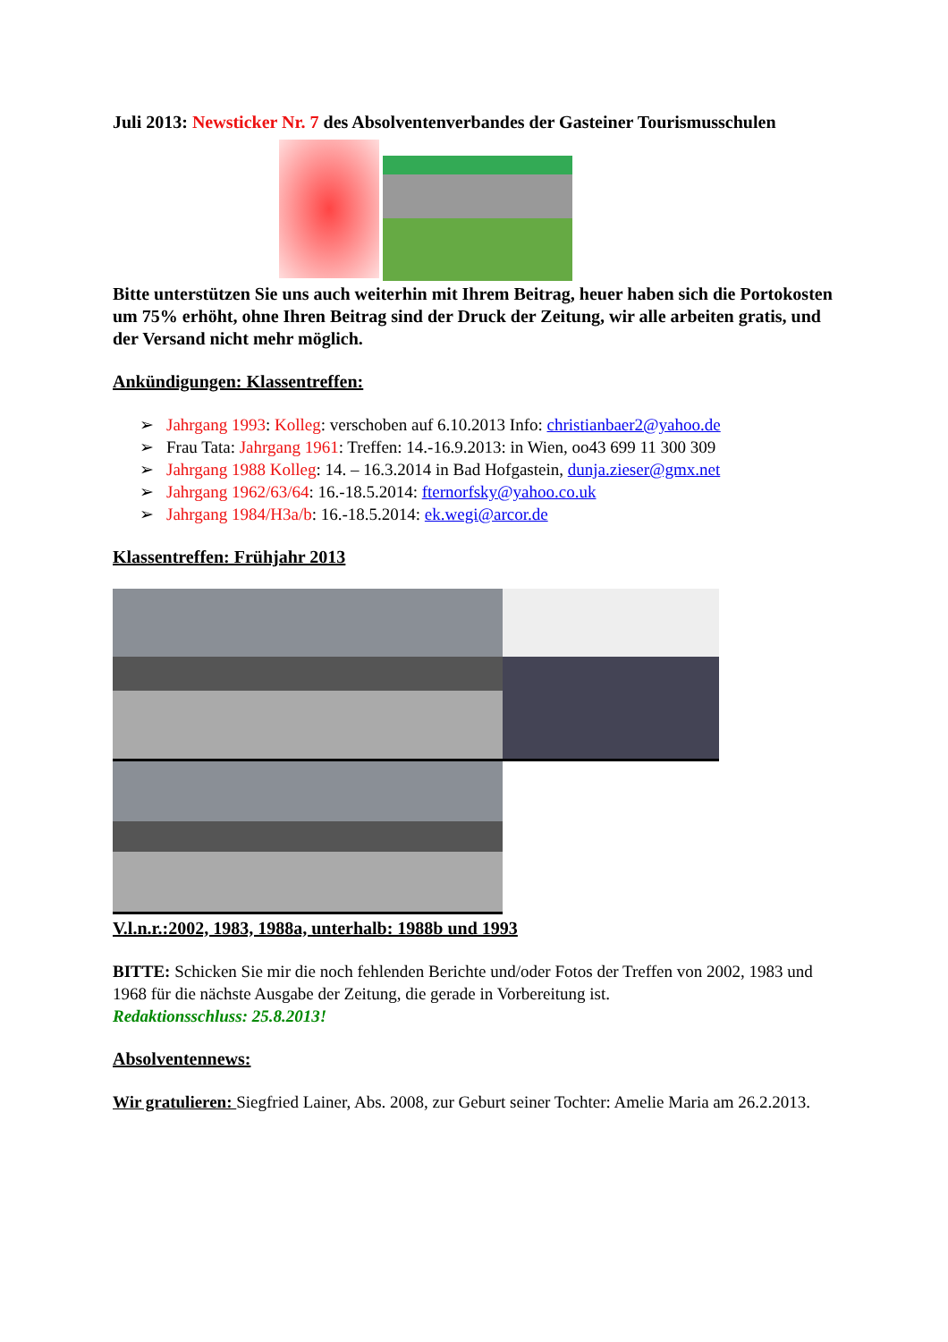Juli 2013: Newsticker Nr. 7 des Absolventenverbandes der Gasteiner Tourismusschulen
Bitte unterstützen Sie uns auch weiterhin mit Ihrem Beitrag, heuer haben sich die Portokosten um 75% erhöht, ohne Ihren Beitrag sind der Druck der Zeitung, wir alle arbeiten gratis, und der Versand nicht mehr möglich.
Ankündigungen: Klassentreffen:
➢ Jahrgang 1993: Kolleg: verschoben auf 6.10.2013 Info: christianbaer2@yahoo.de
➢ Frau Tata: Jahrgang 1961: Treffen: 14.-16.9.2013: in Wien, oo43 699 11 300 309
➢ Jahrgang 1988 Kolleg: 14. – 16.3.2014 in Bad Hofgastein, dunja.zieser@gmx.net
➢ Jahrgang 1962/63/64: 16.-18.5.2014: fternorfsky@yahoo.co.uk
➢ Jahrgang 1984/H3a/b: 16.-18.5.2014: ek.wegi@arcor.de
Klassentreffen: Frühjahr 2013
V.l.n.r.:2002, 1983, 1988a, unterhalb: 1988b und 1993
BITTE: Schicken Sie mir die noch fehlenden Berichte und/oder Fotos der Treffen von 2002, 1983 und 1968 für die nächste Ausgabe der Zeitung, die gerade in Vorbereitung ist.
Redaktionsschluss: 25.8.2013!
Absolventennews:
Wir gratulieren: Siegfried Lainer, Abs. 2008, zur Geburt seiner Tochter: Amelie Maria am 26.2.2013.